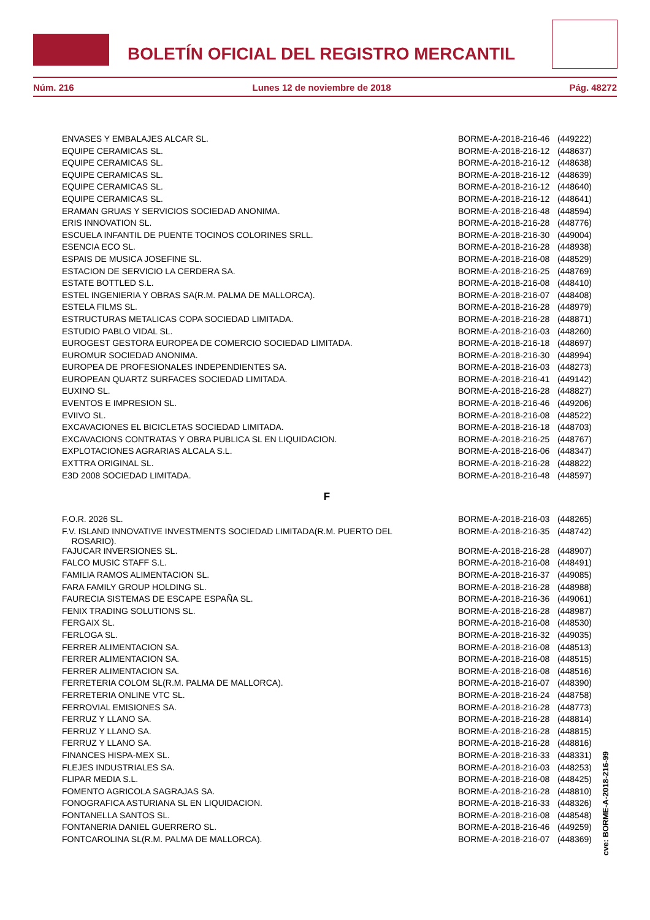BOLETÍN OFICIAL DEL REGISTRO MERCANTIL
Núm. 216 Lunes 12 de noviembre de 2018 Pág. 48272
| ENVASES Y EMBALAJES ALCAR SL. | BORME-A-2018-216-46 | (449222) |
| EQUIPE CERAMICAS SL. | BORME-A-2018-216-12 | (448637) |
| EQUIPE CERAMICAS SL. | BORME-A-2018-216-12 | (448638) |
| EQUIPE CERAMICAS SL. | BORME-A-2018-216-12 | (448639) |
| EQUIPE CERAMICAS SL. | BORME-A-2018-216-12 | (448640) |
| EQUIPE CERAMICAS SL. | BORME-A-2018-216-12 | (448641) |
| ERAMAN GRUAS Y SERVICIOS SOCIEDAD ANONIMA. | BORME-A-2018-216-48 | (448594) |
| ERIS INNOVATION SL. | BORME-A-2018-216-28 | (448776) |
| ESCUELA INFANTIL DE PUENTE TOCINOS COLORINES SRLL. | BORME-A-2018-216-30 | (449004) |
| ESENCIA ECO SL. | BORME-A-2018-216-28 | (448938) |
| ESPAIS DE MUSICA JOSEFINE SL. | BORME-A-2018-216-08 | (448529) |
| ESTACION DE SERVICIO LA CERDERA SA. | BORME-A-2018-216-25 | (448769) |
| ESTATE BOTTLED S.L. | BORME-A-2018-216-08 | (448410) |
| ESTEL INGENIERIA Y OBRAS SA(R.M. PALMA DE MALLORCA). | BORME-A-2018-216-07 | (448408) |
| ESTELA FILMS SL. | BORME-A-2018-216-28 | (448979) |
| ESTRUCTURAS METALICAS COPA SOCIEDAD LIMITADA. | BORME-A-2018-216-28 | (448871) |
| ESTUDIO PABLO VIDAL SL. | BORME-A-2018-216-03 | (448260) |
| EUROGEST GESTORA EUROPEA DE COMERCIO SOCIEDAD LIMITADA. | BORME-A-2018-216-18 | (448697) |
| EUROMUR SOCIEDAD ANONIMA. | BORME-A-2018-216-30 | (448994) |
| EUROPEA DE PROFESIONALES INDEPENDIENTES SA. | BORME-A-2018-216-03 | (448273) |
| EUROPEAN QUARTZ SURFACES SOCIEDAD LIMITADA. | BORME-A-2018-216-41 | (449142) |
| EUXINO SL. | BORME-A-2018-216-28 | (448827) |
| EVENTOS E IMPRESION SL. | BORME-A-2018-216-46 | (449206) |
| EVIIVO SL. | BORME-A-2018-216-08 | (448522) |
| EXCAVACIONES EL BICICLETAS SOCIEDAD LIMITADA. | BORME-A-2018-216-18 | (448703) |
| EXCAVACIONS CONTRATAS Y OBRA PUBLICA SL EN LIQUIDACION. | BORME-A-2018-216-25 | (448767) |
| EXPLOTACIONES AGRARIAS ALCALA S.L. | BORME-A-2018-216-06 | (448347) |
| EXTTRA ORIGINAL SL. | BORME-A-2018-216-28 | (448822) |
| E3D 2008 SOCIEDAD LIMITADA. | BORME-A-2018-216-48 | (448597) |
| F | | |
| F.O.R. 2026 SL. | BORME-A-2018-216-03 | (448265) |
| F.V. ISLAND INNOVATIVE INVESTMENTS SOCIEDAD LIMITADA(R.M. PUERTO DEL ROSARIO). | BORME-A-2018-216-35 | (448742) |
| FAJUCAR INVERSIONES SL. | BORME-A-2018-216-28 | (448907) |
| FALCO MUSIC STAFF S.L. | BORME-A-2018-216-08 | (448491) |
| FAMILIA RAMOS ALIMENTACION SL. | BORME-A-2018-216-37 | (449085) |
| FARA FAMILY GROUP HOLDING SL. | BORME-A-2018-216-28 | (448988) |
| FAURECIA SISTEMAS DE ESCAPE ESPAÑA SL. | BORME-A-2018-216-36 | (449061) |
| FENIX TRADING SOLUTIONS SL. | BORME-A-2018-216-28 | (448987) |
| FERGAIX SL. | BORME-A-2018-216-08 | (448530) |
| FERLOGA SL. | BORME-A-2018-216-32 | (449035) |
| FERRER ALIMENTACION SA. | BORME-A-2018-216-08 | (448513) |
| FERRER ALIMENTACION SA. | BORME-A-2018-216-08 | (448515) |
| FERRER ALIMENTACION SA. | BORME-A-2018-216-08 | (448516) |
| FERRETERIA COLOM SL(R.M. PALMA DE MALLORCA). | BORME-A-2018-216-07 | (448390) |
| FERRETERIA ONLINE VTC SL. | BORME-A-2018-216-24 | (448758) |
| FERROVIAL EMISIONES SA. | BORME-A-2018-216-28 | (448773) |
| FERRUZ Y LLANO SA. | BORME-A-2018-216-28 | (448814) |
| FERRUZ Y LLANO SA. | BORME-A-2018-216-28 | (448815) |
| FERRUZ Y LLANO SA. | BORME-A-2018-216-28 | (448816) |
| FINANCES HISPA-MEX SL. | BORME-A-2018-216-33 | (448331) |
| FLEJES INDUSTRIALES SA. | BORME-A-2018-216-03 | (448253) |
| FLIPAR MEDIA S.L. | BORME-A-2018-216-08 | (448425) |
| FOMENTO AGRICOLA SAGRAJAS SA. | BORME-A-2018-216-28 | (448810) |
| FONOGRAFICA ASTURIANA SL EN LIQUIDACION. | BORME-A-2018-216-33 | (448326) |
| FONTANELLA SANTOS SL. | BORME-A-2018-216-08 | (448548) |
| FONTANERIA DANIEL GUERRERO SL. | BORME-A-2018-216-46 | (449259) |
| FONTCAROLINA SL(R.M. PALMA DE MALLORCA). | BORME-A-2018-216-07 | (448369) |
cve: BORME-A-2018-216-99